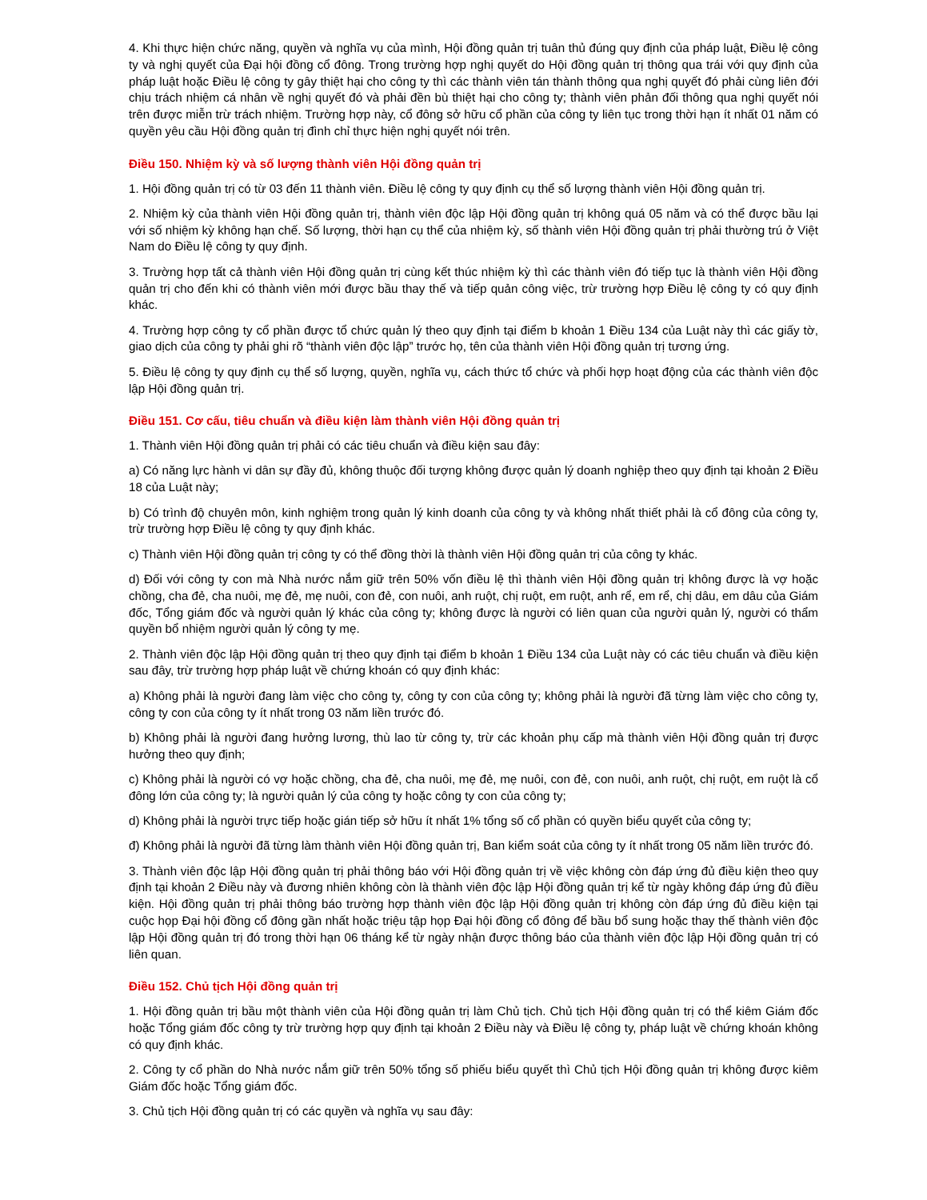4. Khi thực hiện chức năng, quyền và nghĩa vụ của mình, Hội đồng quản trị tuân thủ đúng quy định của pháp luật, Điều lệ công ty và nghị quyết của Đại hội đồng cổ đông. Trong trường hợp nghị quyết do Hội đồng quản trị thông qua trái với quy định của pháp luật hoặc Điều lệ công ty gây thiệt hại cho công ty thì các thành viên tán thành thông qua nghị quyết đó phải cùng liên đới chịu trách nhiệm cá nhân về nghị quyết đó và phải đền bù thiệt hại cho công ty; thành viên phản đối thông qua nghị quyết nói trên được miễn trừ trách nhiệm. Trường hợp này, cổ đông sở hữu cổ phần của công ty liên tục trong thời hạn ít nhất 01 năm có quyền yêu cầu Hội đồng quản trị đình chỉ thực hiện nghị quyết nói trên.
Điều 150. Nhiệm kỳ và số lượng thành viên Hội đồng quản trị
1. Hội đồng quản trị có từ 03 đến 11 thành viên. Điều lệ công ty quy định cụ thể số lượng thành viên Hội đồng quản trị.
2. Nhiệm kỳ của thành viên Hội đồng quản trị, thành viên độc lập Hội đồng quản trị không quá 05 năm và có thể được bầu lại với số nhiệm kỳ không hạn chế. Số lượng, thời hạn cụ thể của nhiệm kỳ, số thành viên Hội đồng quản trị phải thường trú ở Việt Nam do Điều lệ công ty quy định.
3. Trường hợp tất cả thành viên Hội đồng quản trị cùng kết thúc nhiệm kỳ thì các thành viên đó tiếp tục là thành viên Hội đồng quản trị cho đến khi có thành viên mới được bầu thay thế và tiếp quản công việc, trừ trường hợp Điều lệ công ty có quy định khác.
4. Trường hợp công ty cổ phần được tổ chức quản lý theo quy định tại điểm b khoản 1 Điều 134 của Luật này thì các giấy tờ, giao dịch của công ty phải ghi rõ “thành viên độc lập” trước họ, tên của thành viên Hội đồng quản trị tương ứng.
5. Điều lệ công ty quy định cụ thể số lượng, quyền, nghĩa vụ, cách thức tổ chức và phối hợp hoạt động của các thành viên độc lập Hội đồng quản trị.
Điều 151. Cơ cấu, tiêu chuẩn và điều kiện làm thành viên Hội đồng quản trị
1. Thành viên Hội đồng quản trị phải có các tiêu chuẩn và điều kiện sau đây:
a) Có năng lực hành vi dân sự đầy đủ, không thuộc đối tượng không được quản lý doanh nghiệp theo quy định tại khoản 2 Điều 18 của Luật này;
b) Có trình độ chuyên môn, kinh nghiệm trong quản lý kinh doanh của công ty và không nhất thiết phải là cổ đông của công ty, trừ trường hợp Điều lệ công ty quy định khác.
c) Thành viên Hội đồng quản trị công ty có thể đồng thời là thành viên Hội đồng quản trị của công ty khác.
d) Đối với công ty con mà Nhà nước nắm giữ trên 50% vốn điều lệ thì thành viên Hội đồng quản trị không được là vợ hoặc chồng, cha đẻ, cha nuôi, mẹ đẻ, mẹ nuôi, con đẻ, con nuôi, anh ruột, chị ruột, em ruột, anh rể, em rể, chị dâu, em dâu của Giám đốc, Tổng giám đốc và người quản lý khác của công ty; không được là người có liên quan của người quản lý, người có thẩm quyền bổ nhiệm người quản lý công ty mẹ.
2. Thành viên độc lập Hội đồng quản trị theo quy định tại điểm b khoản 1 Điều 134 của Luật này có các tiêu chuẩn và điều kiện sau đây, trừ trường hợp pháp luật về chứng khoán có quy định khác:
a) Không phải là người đang làm việc cho công ty, công ty con của công ty; không phải là người đã từng làm việc cho công ty, công ty con của công ty ít nhất trong 03 năm liền trước đó.
b) Không phải là người đang hưởng lương, thù lao từ công ty, trừ các khoản phụ cấp mà thành viên Hội đồng quản trị được hưởng theo quy định;
c) Không phải là người có vợ hoặc chồng, cha đẻ, cha nuôi, mẹ đẻ, mẹ nuôi, con đẻ, con nuôi, anh ruột, chị ruột, em ruột là cổ đông lớn của công ty; là người quản lý của công ty hoặc công ty con của công ty;
d) Không phải là người trực tiếp hoặc gián tiếp sở hữu ít nhất 1% tổng số cổ phần có quyền biểu quyết của công ty;
đ) Không phải là người đã từng làm thành viên Hội đồng quản trị, Ban kiểm soát của công ty ít nhất trong 05 năm liền trước đó.
3. Thành viên độc lập Hội đồng quản trị phải thông báo với Hội đồng quản trị về việc không còn đáp ứng đủ điều kiện theo quy định tại khoản 2 Điều này và đương nhiên không còn là thành viên độc lập Hội đồng quản trị kể từ ngày không đáp ứng đủ điều kiện. Hội đồng quản trị phải thông báo trường hợp thành viên độc lập Hội đồng quản trị không còn đáp ứng đủ điều kiện tại cuộc họp Đại hội đồng cổ đông gần nhất hoặc triệu tập họp Đại hội đồng cổ đông để bầu bổ sung hoặc thay thế thành viên độc lập Hội đồng quản trị đó trong thời hạn 06 tháng kể từ ngày nhận được thông báo của thành viên độc lập Hội đồng quản trị có liên quan.
Điều 152. Chủ tịch Hội đồng quản trị
1. Hội đồng quản trị bầu một thành viên của Hội đồng quản trị làm Chủ tịch. Chủ tịch Hội đồng quản trị có thể kiêm Giám đốc hoặc Tổng giám đốc công ty trừ trường hợp quy định tại khoản 2 Điều này và Điều lệ công ty, pháp luật về chứng khoán không có quy định khác.
2. Công ty cổ phần do Nhà nước nắm giữ trên 50% tổng số phiếu biểu quyết thì Chủ tịch Hội đồng quản trị không được kiêm Giám đốc hoặc Tổng giám đốc.
3. Chủ tịch Hội đồng quản trị có các quyền và nghĩa vụ sau đây: